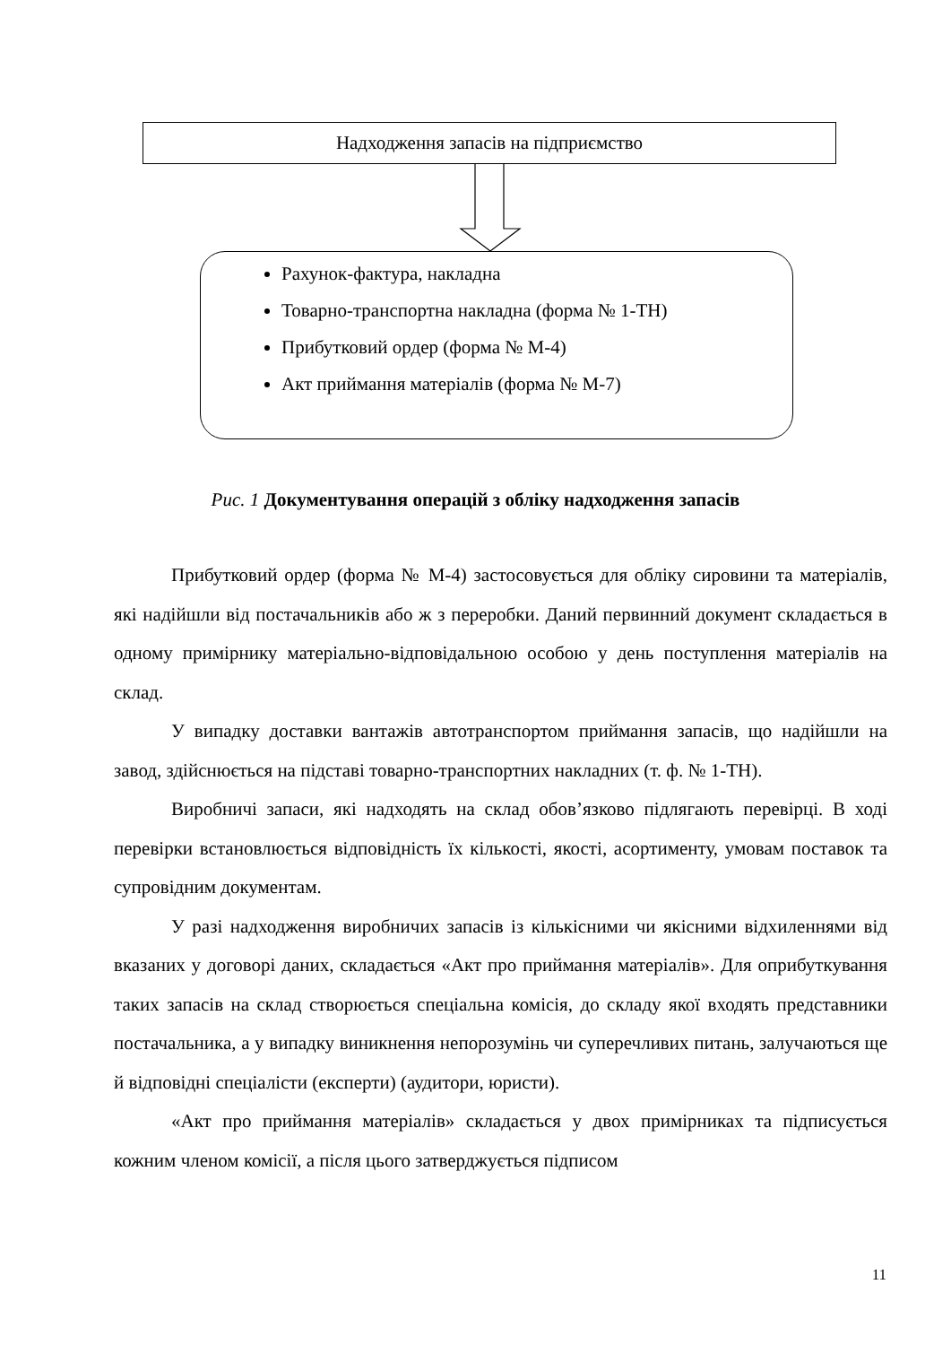Надходження запасів на підприємство
Рахунок-фактура, накладна
Товарно-транспортна накладна (форма № 1-ТН)
Прибутковий ордер (форма № М-4)
Акт приймання матеріалів (форма № М-7)
Рис. 1 Документування операцій з обліку надходження запасів
Прибутковий ордер (форма № М-4) застосовується для обліку сировини та матеріалів, які надійшли від постачальників або ж з переробки. Даний первинний документ складається в одному примірнику матеріально-відповідальною особою у день поступлення матеріалів на склад.
У випадку доставки вантажів автотранспортом приймання запасів, що надійшли на завод, здійснюється на підставі товарно-транспортних накладних (т. ф. № 1-ТН).
Виробничі запаси, які надходять на склад обов’язково підлягають перевірці. В ході перевірки встановлюється відповідність їх кількості, якості, асортименту, умовам поставок та супровідним документам.
У разі надходження виробничих запасів із кількісними чи якісними відхиленнями від вказаних у договорі даних, складається «Акт про приймання матеріалів». Для оприбуткування таких запасів на склад створюється спеціальна комісія, до складу якої входять представники постачальника, а у випадку виникнення непорозумінь чи суперечливих питань, залучаються ще й відповідні спеціалісти (експерти) (аудитори, юристи).
«Акт про приймання матеріалів» складається у двох примірниках та підписується кожним членом комісії, а після цього затверджується підписом
11